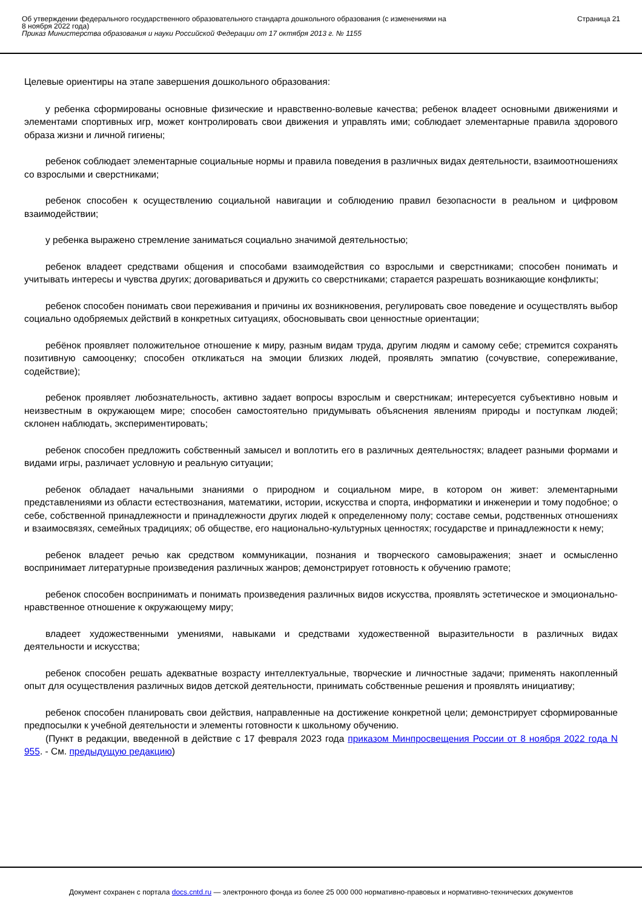Об утверждении федерального государственного образовательного стандарта дошкольного образования (с изменениями на
8 ноября 2022 года)
Приказ Министерства образования и науки Российской Федерации от 17 октября 2013 г. № 1155
Страница 21
Целевые ориентиры на этапе завершения дошкольного образования:
у ребенка сформированы основные физические и нравственно-волевые качества; ребенок владеет основными движениями и элементами спортивных игр, может контролировать свои движения и управлять ими; соблюдает элементарные правила здорового образа жизни и личной гигиены;
ребенок соблюдает элементарные социальные нормы и правила поведения в различных видах деятельности, взаимоотношениях со взрослыми и сверстниками;
ребенок способен к осуществлению социальной навигации и соблюдению правил безопасности в реальном и цифровом взаимодействии;
у ребенка выражено стремление заниматься социально значимой деятельностью;
ребенок владеет средствами общения и способами взаимодействия со взрослыми и сверстниками; способен понимать и учитывать интересы и чувства других; договариваться и дружить со сверстниками; старается разрешать возникающие конфликты;
ребенок способен понимать свои переживания и причины их возникновения, регулировать свое поведение и осуществлять выбор социально одобряемых действий в конкретных ситуациях, обосновывать свои ценностные ориентации;
ребёнок проявляет положительное отношение к миру, разным видам труда, другим людям и самому себе; стремится сохранять позитивную самооценку; способен откликаться на эмоции близких людей, проявлять эмпатию (сочувствие, сопереживание, содействие);
ребенок проявляет любознательность, активно задает вопросы взрослым и сверстникам; интересуется субъективно новым и неизвестным в окружающем мире; способен самостоятельно придумывать объяснения явлениям природы и поступкам людей; склонен наблюдать, экспериментировать;
ребенок способен предложить собственный замысел и воплотить его в различных деятельностях; владеет разными формами и видами игры, различает условную и реальную ситуации;
ребенок обладает начальными знаниями о природном и социальном мире, в котором он живет: элементарными представлениями из области естествознания, математики, истории, искусства и спорта, информатики и инженерии и тому подобное; о себе, собственной принадлежности и принадлежности других людей к определенному полу; составе семьи, родственных отношениях и взаимосвязях, семейных традициях; об обществе, его национально-культурных ценностях; государстве и принадлежности к нему;
ребенок владеет речью как средством коммуникации, познания и творческого самовыражения; знает и осмысленно воспринимает литературные произведения различных жанров; демонстрирует готовность к обучению грамоте;
ребенок способен воспринимать и понимать произведения различных видов искусства, проявлять эстетическое и эмоционально-нравственное отношение к окружающему миру;
владеет художественными умениями, навыками и средствами художественной выразительности в различных видах деятельности и искусства;
ребенок способен решать адекватные возрасту интеллектуальные, творческие и личностные задачи; применять накопленный опыт для осуществления различных видов детской деятельности, принимать собственные решения и проявлять инициативу;
ребенок способен планировать свои действия, направленные на достижение конкретной цели; демонстрирует сформированные предпосылки к учебной деятельности и элементы готовности к школьному обучению.
(Пункт в редакции, введенной в действие с 17 февраля 2023 года приказом Минпросвещения России от 8 ноября 2022 года N 955. - См. предыдущую редакцию)
Документ сохранен с портала docs.cntd.ru — электронного фонда из более 25 000 000 нормативно-правовых и нормативно-технических документов